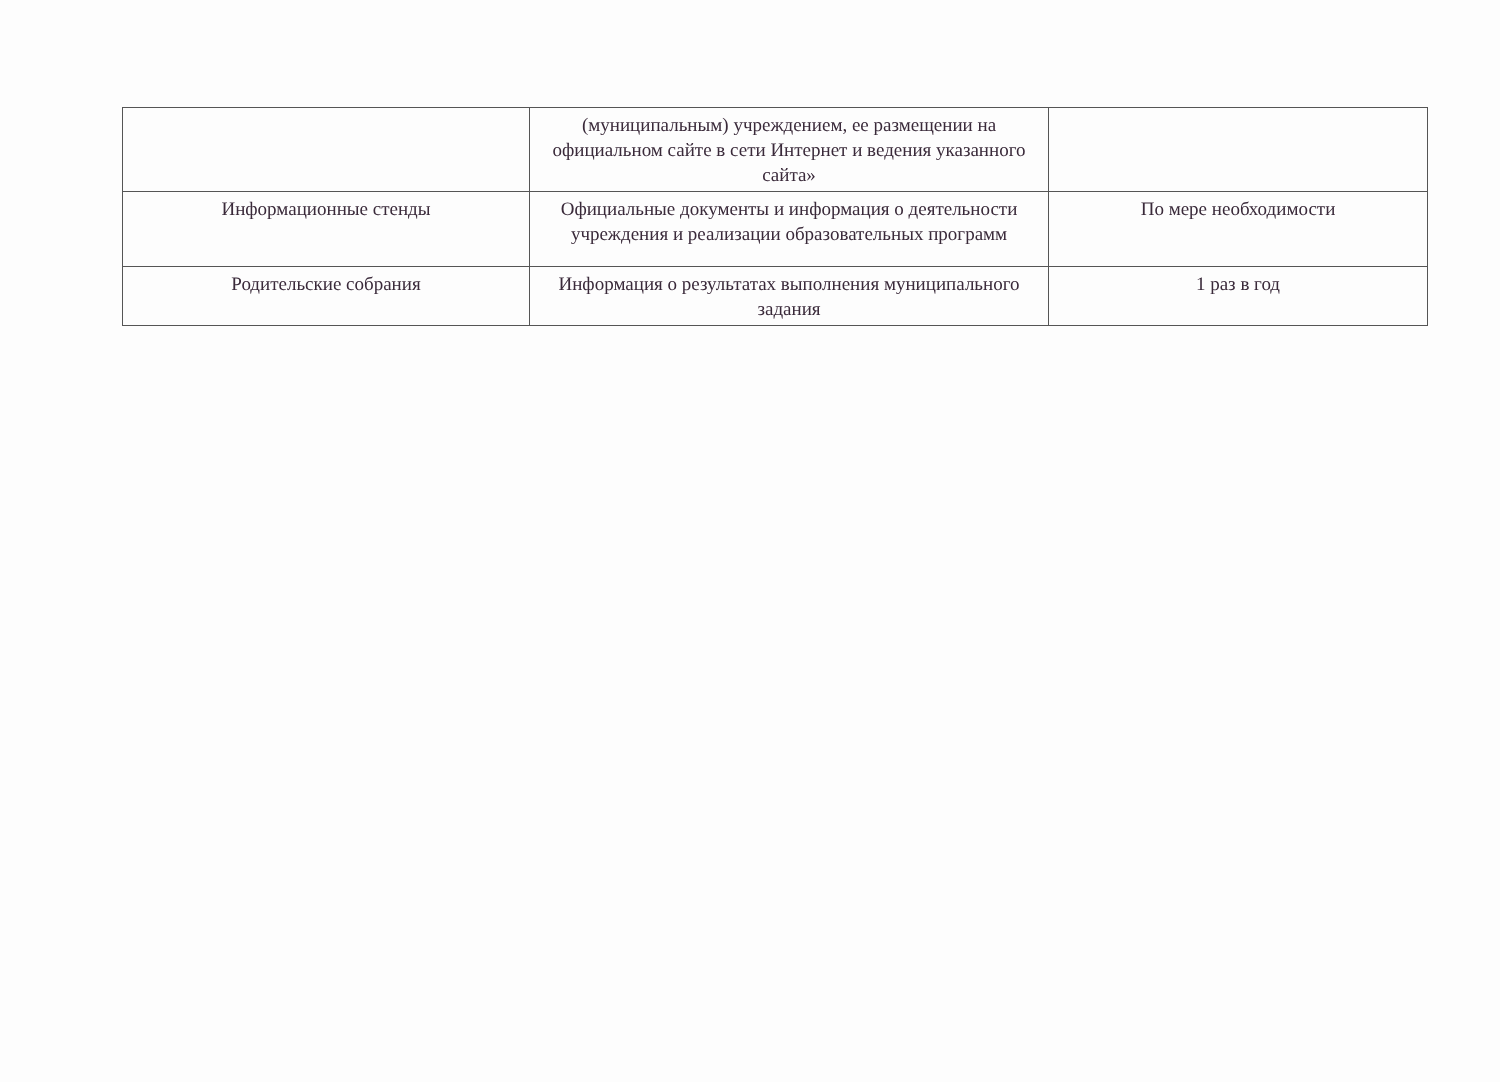| | (муниципальным) учреждением, ее размещении на официальном сайте в сети Интернет и ведения указанного сайта» | |
| Информационные стенды | Официальные документы и информация о деятельности учреждения и реализации образовательных программ | По мере необходимости |
| Родительские собрания | Информация о результатах выполнения муниципального задания | 1 раз в год |